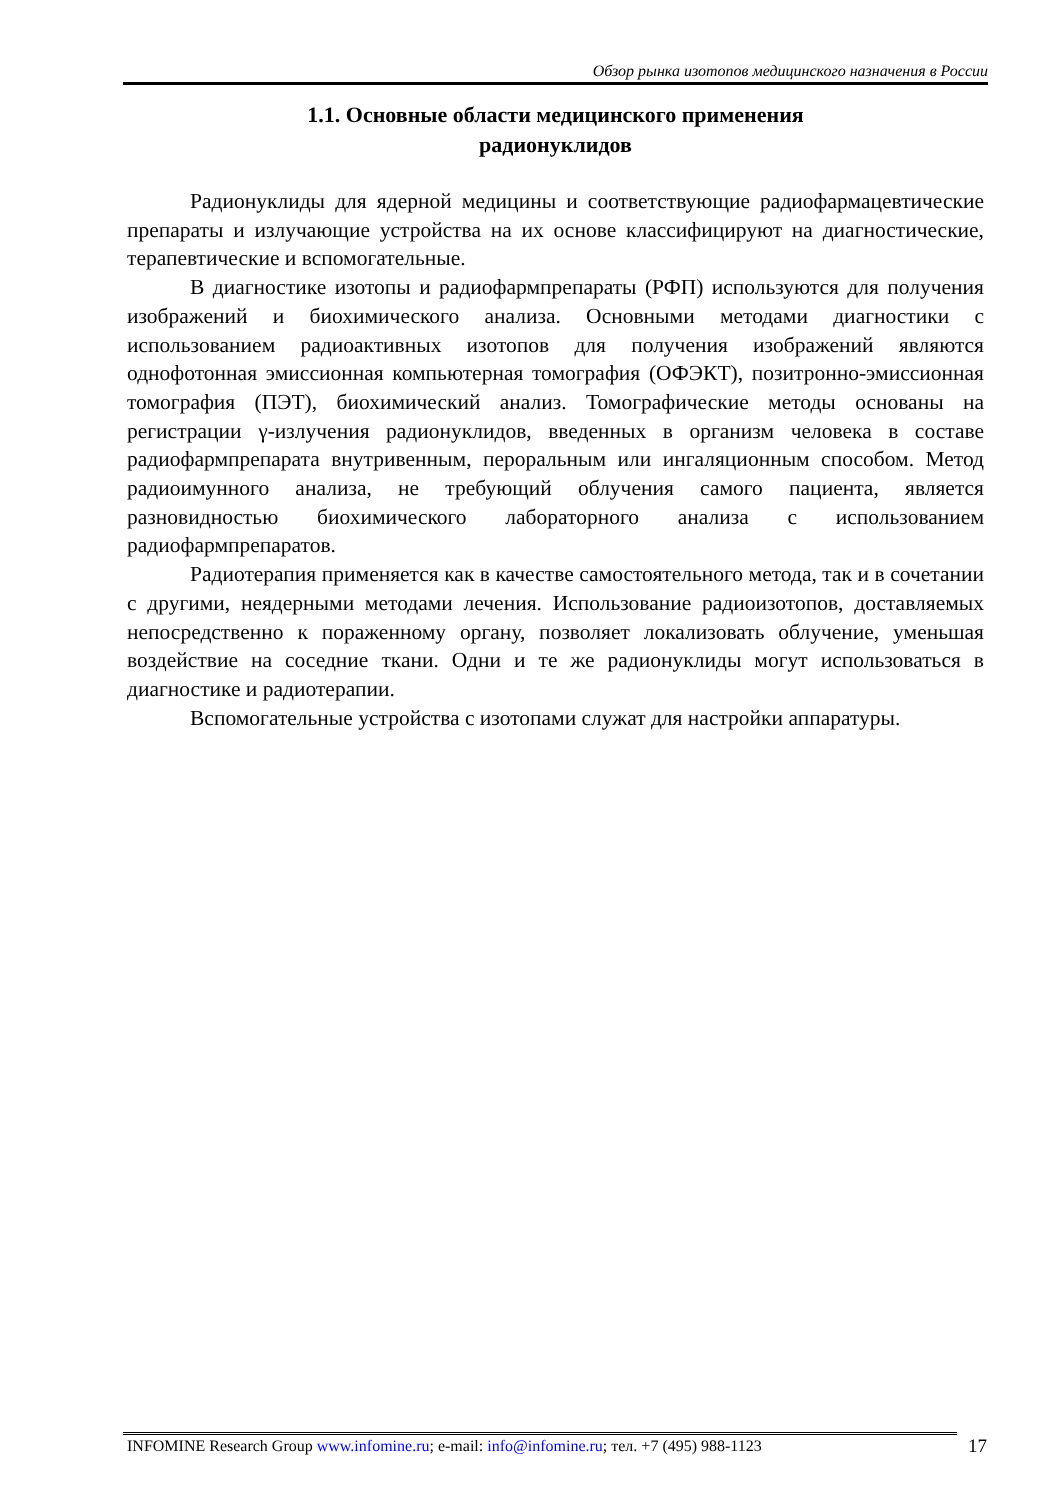Обзор рынка изотопов медицинского назначения в России
1.1. Основные области медицинского применения
радионуклидов
Радионуклиды для ядерной медицины и соответствующие радиофармацевтические препараты и излучающие устройства на их основе классифицируют на диагностические, терапевтические и вспомогательные.
В диагностике изотопы и радиофармпрепараты (РФП) используются для получения изображений и биохимического анализа. Основными методами диагностики с использованием радиоактивных изотопов для получения изображений являются однофотонная эмиссионная компьютерная томография (ОФЭКТ), позитронно-эмиссионная томография (ПЭТ), биохимический анализ. Томографические методы основаны на регистрации γ-излучения радионуклидов, введенных в организм человека в составе радиофармпрепарата внутривенным, пероральным или ингаляционным способом. Метод радиоимунного анализа, не требующий облучения самого пациента, является разновидностью биохимического лабораторного анализа с использованием радиофармпрепаратов.
Радиотерапия применяется как в качестве самостоятельного метода, так и в сочетании с другими, неядерными методами лечения. Использование радиоизотопов, доставляемых непосредственно к пораженному органу, позволяет локализовать облучение, уменьшая воздействие на соседние ткани. Одни и те же радионуклиды могут использоваться в диагностике и радиотерапии.
Вспомогательные устройства с изотопами служат для настройки аппаратуры.
INFOMINE Research Group www.infomine.ru; e-mail: info@infomine.ru; тел. +7 (495) 988-1123
17